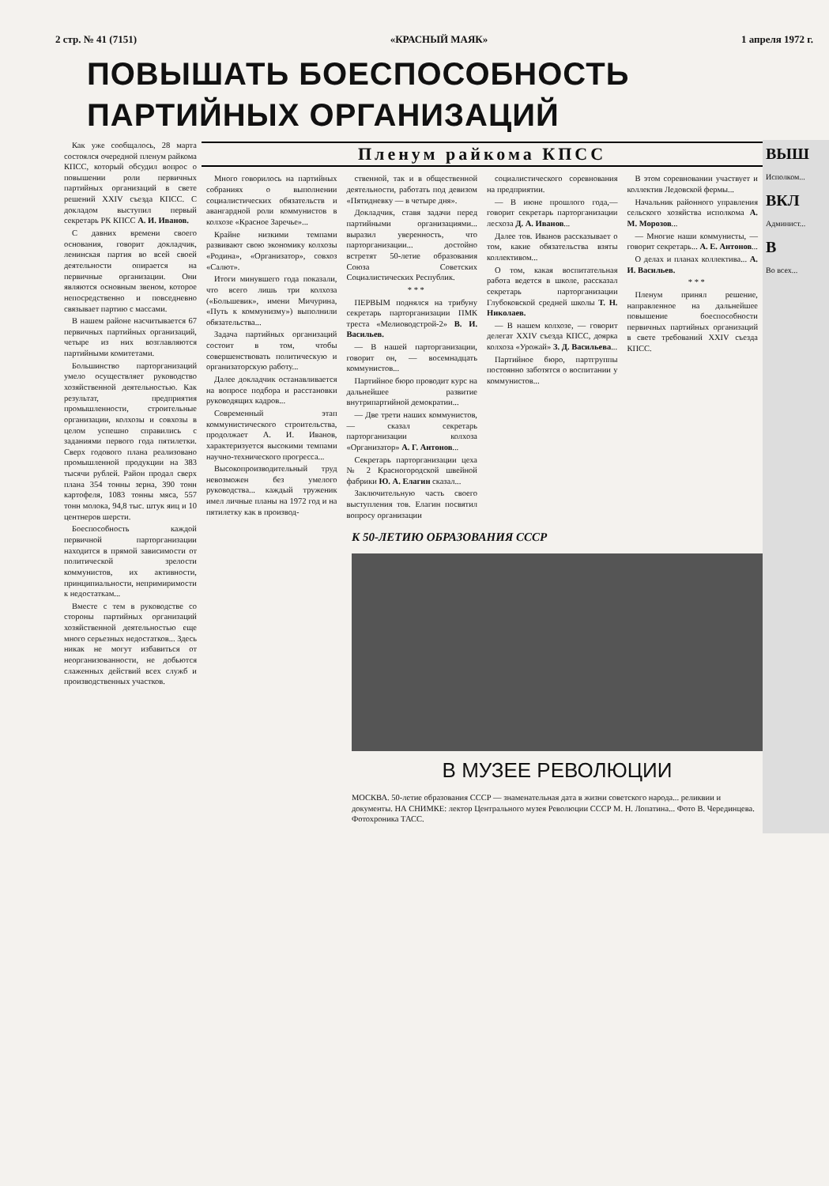2 стр. № 41 (7151) «КРАСНЫЙ МАЯК» 1 апреля 1972 г.
ПОВЫШАТЬ БОЕСПОСОБНОСТЬ ПАРТИЙНЫХ ОРГАНИЗАЦИЙ
Как уже сообщалось, 28 марта состоялся очередной пленум райкома КПСС, который обсудил вопрос о повышении роли первичных партийных организаций в свете решений XXIV съезда КПСС. С докладом выступил первый секретарь РК КПСС А. И. Иванов.
С давних времени своего основания, говорит докладчик, ленинская партия во всей своей деятельности опирается на первичные организации. Они являются основным звеном, которое непосредственно и повседневно связывает партию с массами.
В нашем районе насчитывается 67 первичных партийных организаций, четыре из них возглавляются партийными комитетами.
Большинство парторганизаций умело осуществляет руководство хозяйственной деятельностью. Как результат, предприятия промышленности, строительные организации, колхозы и совхозы в целом успешно справились с заданиями первого года пятилетки. Сверх годового плана реализовано промышленной продукции на 383 тысячи рублей. Район продал сверх плана 354 тонны зерна, 390 тонн картофеля, 1083 тонны мяса, 557 тонн молока, 94,8 тыс. штук яиц и 10 центнеров шерсти.
Боеспособность каждой первичной парторганизации находится в прямой зависимости от политической зрелости коммунистов, их активности, принципиальности, непримиримости к недостаткам...
Вместе с тем в руководстве со стороны партийных организаций хозяйственной деятельностью еще много серьезных недостатков... Здесь никак не могут избавиться от неорганизованности, не добьются слаженных действий всех служб и производственных участков.
Пленум райкома КПСС
Много говорилось на партийных собраниях о выполнении социалистических обязательств и авангардной роли коммунистов в колхозе «Красное Заречье»...
Крайне низкими темпами развивают свою экономику колхозы «Родина», «Организатор», совхоз «Салют».
Итоги минувшего года показали, что всего лишь три колхоза («Большевик», имени Мичурина, «Путь к коммунизму») выполнили обязательства...
Задача партийных организаций состоит в том, чтобы совершенствовать политическую и организаторскую работу...
Далее докладчик останавливается на вопросе подбора и расстановки руководящих кадров...
Современный этап коммунистического строительства, продолжает А. И. Иванов, характеризуется высокими темпами научно-технического прогресса...
Высокопроизводительный труд невозможен без умелого руководства... каждый труженик имел личные планы на 1972 год и на пятилетку как в производ-
ственной, так и в общественной деятельности, работать под девизом «Пятидневку — в четыре дня».
Докладчик, ставя задачи перед партийными организациями... выразил уверенность, что парторганизации... достойно встретят 50-летие образования Союза Советских Социалистических Республик.
* * *
ПЕРВЫМ поднялся на трибуну секретарь парторганизации ПМК треста «Мелиоводстрой-2» В. И. Васильев.
— В нашей парторганизации, говорит он, — восемнадцать коммунистов...
Партийное бюро проводит курс на дальнейшее развитие внутрипартийной демократии...
— Две трети наших коммунистов, — сказал секретарь парторганизации колхоза «Организатор» А. Г. Антонов...
Секретарь парторганизации цеха № 2 Красногородской швейной фабрики Ю. А. Елагин сказал...
Заключительную часть своего выступления тов. Елагин посвятил вопросу организации
социалистического соревнования на предприятии.
— В июне прошлого года,— говорит секретарь парторганизации лесхоза Д. А. Иванов...
Далее тов. Иванов рассказывает о том, какие обязательства взяты коллективом...
О том, какая воспитательная работа ведется в школе, рассказал секретарь парторганизации Глубоковской средней школы Т. Н. Николаев.
— В нашем колхозе, — говорит делегат XXIV съезда КПСС, доярка колхоза «Урожай» З. Д. Васильева...
Партийное бюро, партгруппы постоянно заботятся о воспитании у коммунистов...
В этом соревновании участвует и коллектив Ледовской фермы...
Начальник районного управления сельского хозяйства исполкома А. М. Морозов...
— Многие наши коммунисты, — говорит секретарь... А. Е. Антонов...
О делах и планах коллектива... А. И. Васильев.
* * *
Пленум принял решение, направленное на дальнейшее повышение боеспособности первичных партийных организаций в свете требований XXIV съезда КПСС.
К 50-ЛЕТИЮ ОБРАЗОВАНИЯ СССР
В МУЗЕЕ РЕВОЛЮЦИИ
МОСКВА. 50-летие образования СССР — знаменательная дата в жизни советского народа... реликвии и документы. НА СНИМКЕ: лектор Центрального музея Революции СССР М. Н. Лопатина... Фото В. Черединцева. Фотохроника ТАСС.
ВЫШ
Исполком...
ВКЛ
Админист...
В
Во всех...